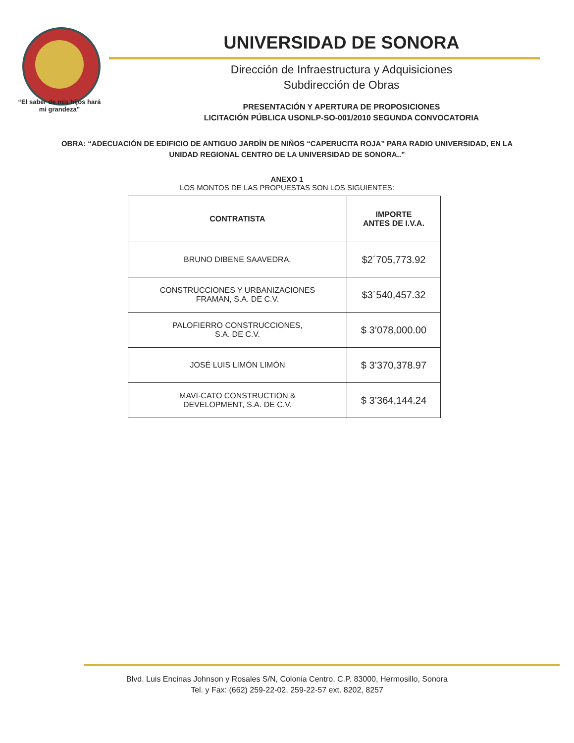“El saber de mis hijos hará mi grandeza”
UNIVERSIDAD DE SONORA
Dirección de Infraestructura y Adquisiciones
Subdirección de Obras
PRESENTACIÓN Y APERTURA DE PROPOSICIONES
LICITACIÓN PÚBLICA USONLP-SO-001/2010 SEGUNDA CONVOCATORIA
OBRA: “ADECUACIÓN DE EDIFICIO DE ANTIGUO JARDÍN DE NIÑOS “CAPERUCITA ROJA” PARA RADIO UNIVERSIDAD, EN LA UNIDAD REGIONAL CENTRO DE LA UNIVERSIDAD DE SONORA..”
ANEXO 1
LOS MONTOS DE LAS PROPUESTAS SON LOS SIGUIENTES:
| CONTRATISTA | IMPORTE ANTES DE I.V.A. |
| --- | --- |
| BRUNO DIBENE SAAVEDRA. | $2´705,773.92 |
| CONSTRUCCIONES Y URBANIZACIONES FRAMAN, S.A. DE C.V. | $3´540,457.32 |
| PALOFIERRO CONSTRUCCIONES, S.A. DE C.V. | $ 3’078,000.00 |
| JOSÉ LUIS LIMÓN LIMÓN | $ 3’370,378.97 |
| MAVI-CATO CONSTRUCTION & DEVELOPMENT, S.A. DE C.V. | $ 3’364,144.24 |
Blvd. Luis Encinas Johnson y Rosales S/N, Colonia Centro, C.P. 83000, Hermosillo, Sonora
Tel. y Fax: (662) 259-22-02, 259-22-57 ext. 8202, 8257